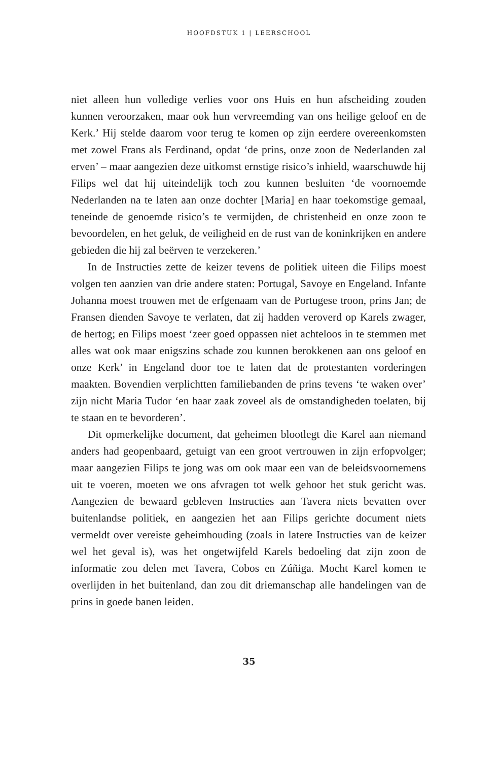HOOFDSTUK 1 | LEERSCHOOL
niet alleen hun volledige verlies voor ons Huis en hun afscheiding zouden kunnen veroorzaken, maar ook hun vervreemding van ons heilige geloof en de Kerk.’ Hij stelde daarom voor terug te komen op zijn eerdere overeenkomsten met zowel Frans als Ferdinand, opdat ‘de prins, onze zoon de Nederlanden zal erven’ – maar aangezien deze uitkomst ernstige risico’s inhield, waarschuwde hij Filips wel dat hij uiteindelijk toch zou kunnen besluiten ‘de voornoemde Nederlanden na te laten aan onze dochter [Maria] en haar toekomstige gemaal, teneinde de genoemde risico’s te vermijden, de christenheid en onze zoon te bevoordelen, en het geluk, de veiligheid en de rust van de koninkrijken en andere gebieden die hij zal beërven te verzekeren.’
In de Instructies zette de keizer tevens de politiek uiteen die Filips moest volgen ten aanzien van drie andere staten: Portugal, Savoye en Engeland. Infante Johanna moest trouwen met de erfgenaam van de Portugese troon, prins Jan; de Fransen dienden Savoye te verlaten, dat zij hadden veroverd op Karels zwager, de hertog; en Filips moest ‘zeer goed oppassen niet achteloos in te stemmen met alles wat ook maar enigszins schade zou kunnen berokkenen aan ons geloof en onze Kerk’ in Engeland door toe te laten dat de protestanten vorderingen maakten. Bovendien verplichtten familiebanden de prins tevens ‘te waken over’ zijn nicht Maria Tudor ‘en haar zaak zoveel als de omstandigheden toelaten, bij te staan en te bevorderen’.
Dit opmerkelijke document, dat geheimen blootlegt die Karel aan niemand anders had geopenbaard, getuigt van een groot vertrouwen in zijn erfopvolger; maar aangezien Filips te jong was om ook maar een van de beleidsvoornemens uit te voeren, moeten we ons afvragen tot welk gehoor het stuk gericht was. Aangezien de bewaard gebleven Instructies aan Tavera niets bevatten over buitenlandse politiek, en aangezien het aan Filips gerichte document niets vermeldt over vereiste geheimhouding (zoals in latere Instructies van de keizer wel het geval is), was het ongetwijfeld Karels bedoeling dat zijn zoon de informatie zou delen met Tavera, Cobos en Zúñiga. Mocht Karel komen te overlijden in het buitenland, dan zou dit driemanschap alle handelingen van de prins in goede banen leiden.
35